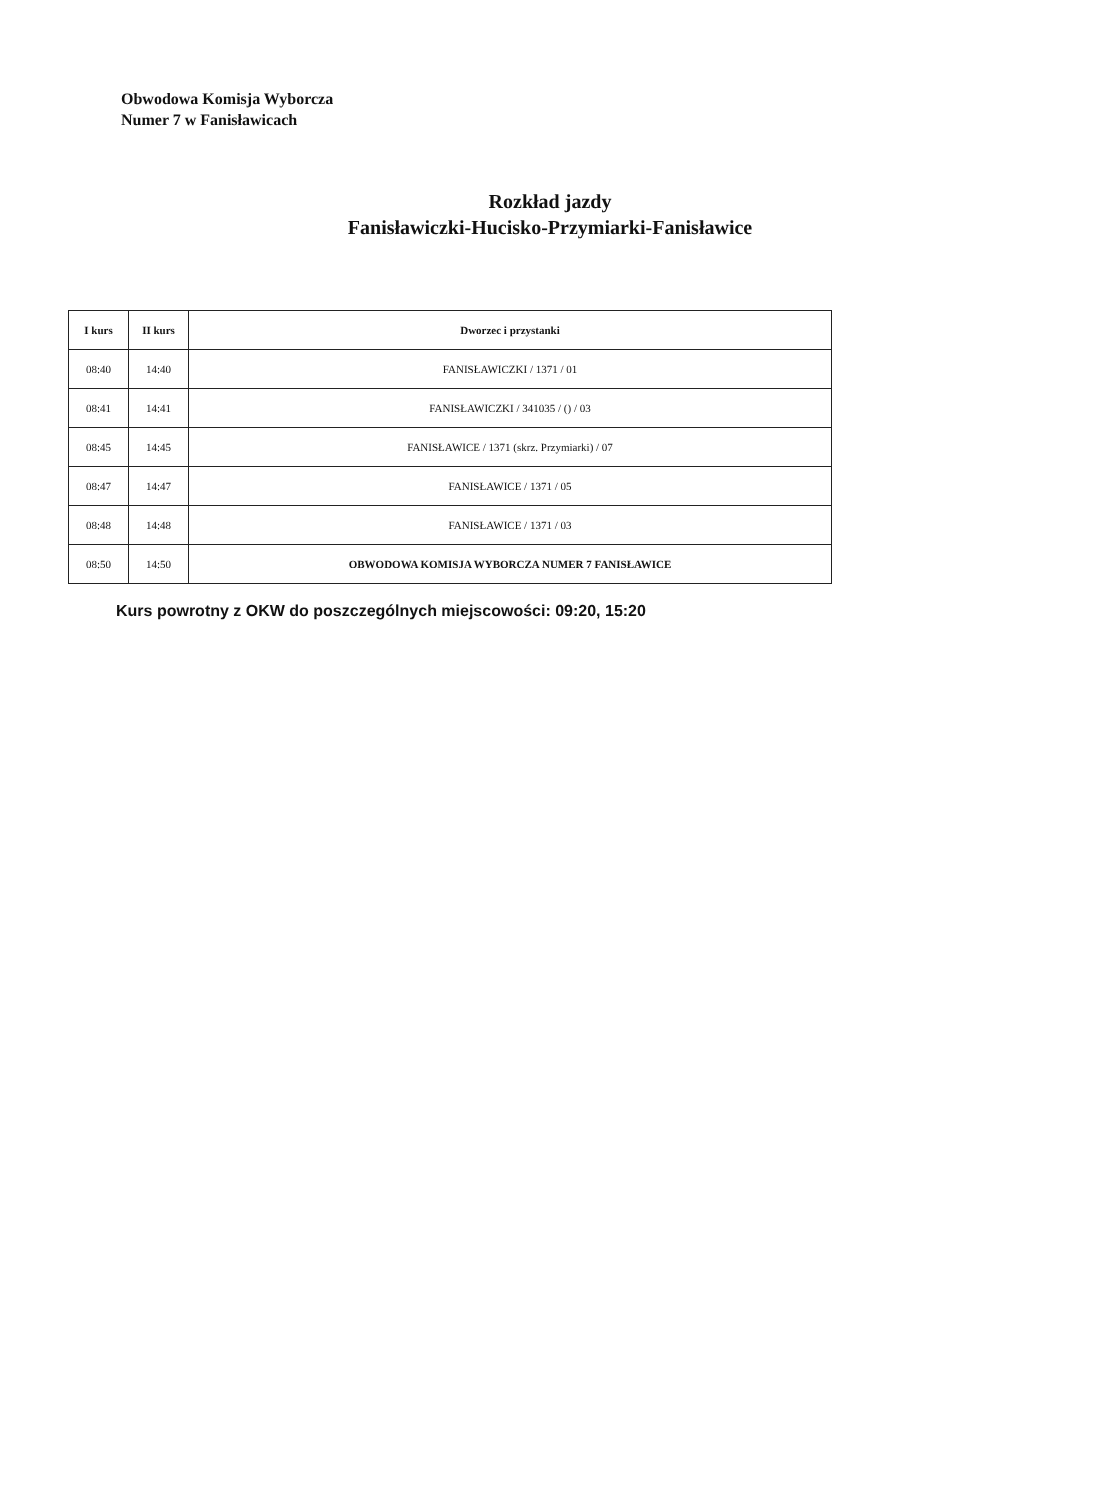Obwodowa Komisja Wyborcza
Numer 7 w Fanisławicach
Rozkład jazdy
Fanisławiczki-Hucisko-Przymiarki-Fanisławice
| I kurs | II kurs | Dworzec i przystanki |
| --- | --- | --- |
| 08:40 | 14:40 | FANISŁAWICZKI / 1371 / 01 |
| 08:41 | 14:41 | FANISŁAWICZKI / 341035 / () / 03 |
| 08:45 | 14:45 | FANISŁAWICE / 1371 (skrz. Przymiarki) / 07 |
| 08:47 | 14:47 | FANISŁAWICE / 1371 / 05 |
| 08:48 | 14:48 | FANISŁAWICE / 1371 / 03 |
| 08:50 | 14:50 | OBWODOWA KOMISJA WYBORCZA NUMER 7 FANISŁAWICE |
Kurs powrotny z OKW do poszczególnych miejscowości: 09:20, 15:20